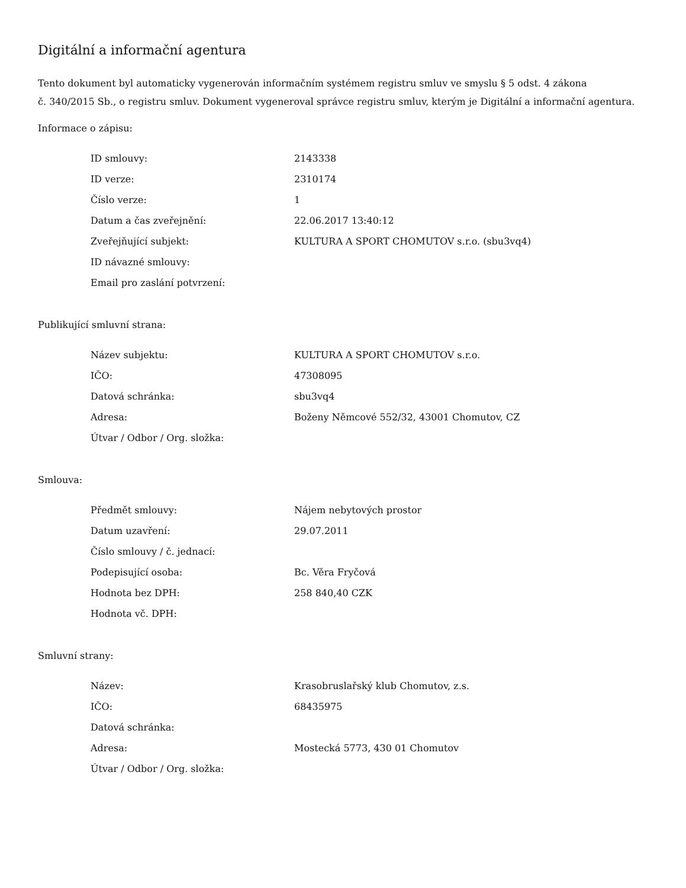Digitální a informační agentura
Tento dokument byl automaticky vygenerován informačním systémem registru smluv ve smyslu § 5 odst. 4 zákona
č. 340/2015 Sb., o registru smluv. Dokument vygeneroval správce registru smluv, kterým je Digitální a informační agentura.
Informace o zápisu:
| ID smlouvy: | 2143338 |
| ID verze: | 2310174 |
| Číslo verze: | 1 |
| Datum a čas zveřejnění: | 22.06.2017 13:40:12 |
| Zveřejňující subjekt: | KULTURA A SPORT CHOMUTOV s.r.o. (sbu3vq4) |
| ID návazné smlouvy: | |
| Email pro zaslání potvrzení: | |
Publikující smluvní strana:
| Název subjektu: | KULTURA A SPORT CHOMUTOV s.r.o. |
| IČO: | 47308095 |
| Datová schránka: | sbu3vq4 |
| Adresa: | Boženy Němcové 552/32, 43001 Chomutov, CZ |
| Útvar / Odbor / Org. složka: | |
Smlouva:
| Předmět smlouvy: | Nájem nebytových prostor |
| Datum uzavření: | 29.07.2011 |
| Číslo smlouvy / č. jednací: | |
| Podepisující osoba: | Bc. Věra Fryčová |
| Hodnota bez DPH: | 258 840,40 CZK |
| Hodnota vč. DPH: | |
Smluvní strany:
| Název: | Krasobruslařský klub Chomutov, z.s. |
| IČO: | 68435975 |
| Datová schránka: | |
| Adresa: | Mostecká 5773, 430 01 Chomutov |
| Útvar / Odbor / Org. složka: | |